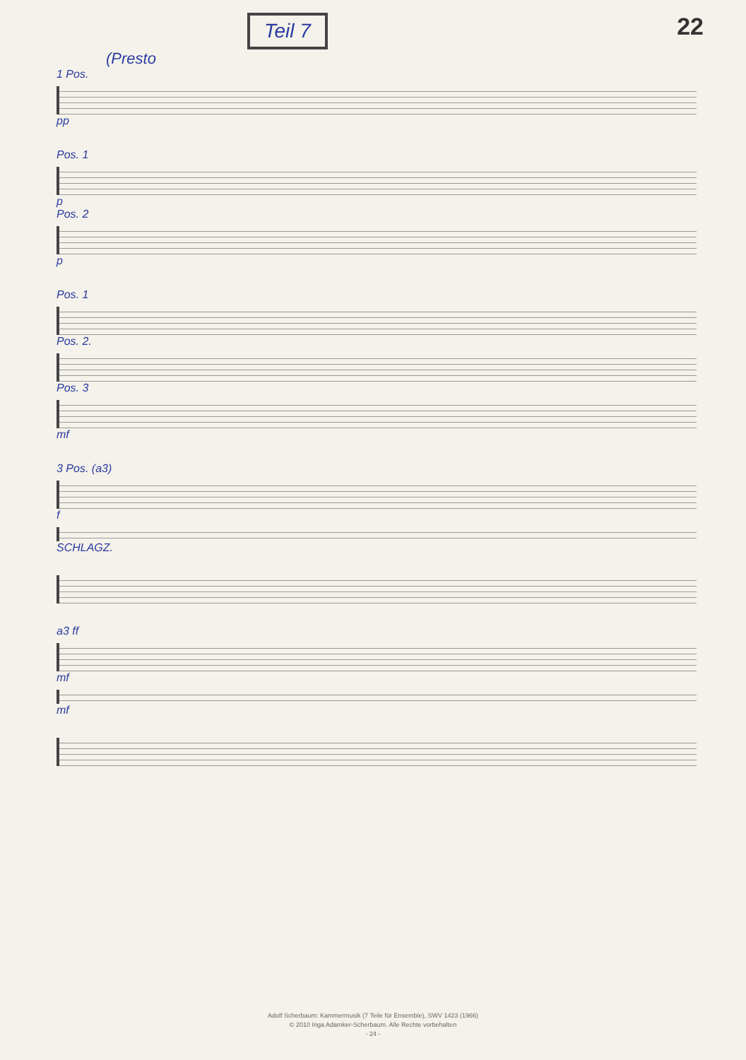Teil 7
22
(Presto
1 Pos.
pp
Pos. 1
p
Pos. 2
p
Pos. 1
Pos. 2.
Pos. 3
mf
3 Pos. (a3)
f
SCHLAGZ.
a3 ff
mf
mf
Adolf Scherbaum: Kammermusik (7 Teile für Ensemble), SWV 1423 (1966)
© 2010 Inga Adamker-Scherbaum. Alle Rechte vorbehalten
- 24 -